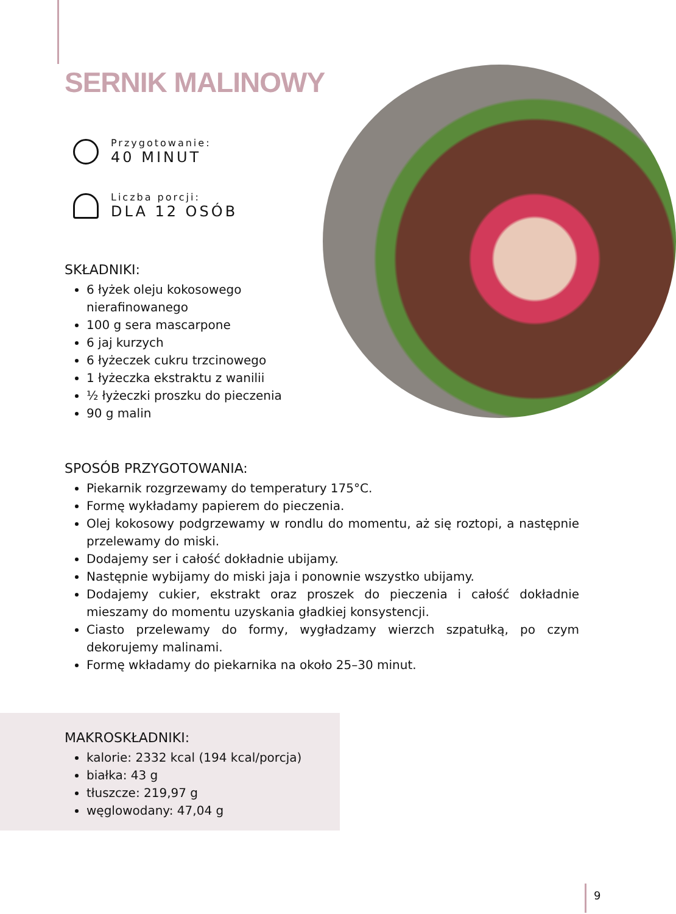SERNIK MALINOWY
Przygotowanie:
40 MINUT
Liczba porcji:
DLA 12 OSÓB
SKŁADNIKI:
6 łyżek oleju kokosowego nierafinowanego
100 g sera mascarpone
6 jaj kurzych
6 łyżeczek cukru trzcinowego
1 łyżeczka ekstraktu z wanilii
½ łyżeczki proszku do pieczenia
90 g malin
SPOSÓB PRZYGOTOWANIA:
Piekarnik rozgrzewamy do temperatury 175°C.
Formę wykładamy papierem do pieczenia.
Olej kokosowy podgrzewamy w rondlu do momentu, aż się roztopi, a następnie przelewamy do miski.
Dodajemy ser i całość dokładnie ubijamy.
Następnie wybijamy do miski jaja i ponownie wszystko ubijamy.
Dodajemy cukier, ekstrakt oraz proszek do pieczenia i całość dokładnie mieszamy do momentu uzyskania gładkiej konsystencji.
Ciasto przelewamy do formy, wygładzamy wierzch szpatułką, po czym dekorujemy malinami.
Formę wkładamy do piekarnika na około 25–30 minut.
MAKROSKŁADNIKI:
kalorie: 2332 kcal (194 kcal/porcja)
białka: 43 g
tłuszcze: 219,97 g
węglowodany: 47,04 g
9